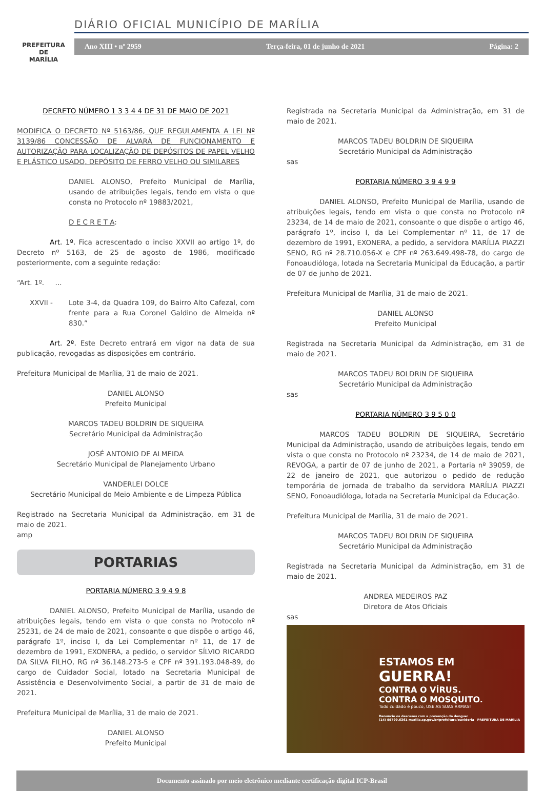PREFEITURA DE
MARÍLIA
DIÁRIO OFICIAL MUNICÍPIO DE MARÍLIA
Ano XIII • nº 2959 Terça-feira, 01 de junho de 2021 Página: 2
DECRETO NÚMERO 1 3 3 4 4 DE 31 DE MAIO DE 2021
MODIFICA O DECRETO Nº 5163/86, QUE REGULAMENTA A LEI Nº 3139/86 CONCESSÃO DE ALVARÁ DE FUNCIONAMENTO E AUTORIZAÇÃO PARA LOCALIZAÇÃO DE DEPÓSITOS DE PAPEL VELHO E PLÁSTICO USADO, DEPÓSITO DE FERRO VELHO OU SIMILARES
DANIEL ALONSO, Prefeito Municipal de Marília, usando de atribuições legais, tendo em vista o que consta no Protocolo nº 19883/2021,
D E C R E T A:
Art. 1º. Fica acrescentado o inciso XXVII ao artigo 1º, do Decreto nº 5163, de 25 de agosto de 1986, modificado posteriormente, com a seguinte redação:
“Art. 1º. ...
XXVII - Lote 3-4, da Quadra 109, do Bairro Alto Cafezal, com frente para a Rua Coronel Galdino de Almeida nº 830.”
Art. 2º. Este Decreto entrará em vigor na data de sua publicação, revogadas as disposições em contrário.
Prefeitura Municipal de Marília, 31 de maio de 2021.
DANIEL ALONSO
Prefeito Municipal
MARCOS TADEU BOLDRIN DE SIQUEIRA
Secretário Municipal da Administração
JOSÉ ANTONIO DE ALMEIDA
Secretário Municipal de Planejamento Urbano
VANDERLEI DOLCE
Secretário Municipal do Meio Ambiente e de Limpeza Pública
Registrado na Secretaria Municipal da Administração, em 31 de maio de 2021.
amp
PORTARIAS
PORTARIA NÚMERO 3 9 4 9 8
DANIEL ALONSO, Prefeito Municipal de Marília, usando de atribuições legais, tendo em vista o que consta no Protocolo nº 25231, de 24 de maio de 2021, consoante o que dispõe o artigo 46, parágrafo 1º, inciso I, da Lei Complementar nº 11, de 17 de dezembro de 1991, EXONERA, a pedido, o servidor SÍLVIO RICARDO DA SILVA FILHO, RG nº 36.148.273-5 e CPF nº 391.193.048-89, do cargo de Cuidador Social, lotado na Secretaria Municipal de Assistência e Desenvolvimento Social, a partir de 31 de maio de 2021.
Prefeitura Municipal de Marília, 31 de maio de 2021.
DANIEL ALONSO
Prefeito Municipal
Registrada na Secretaria Municipal da Administração, em 31 de maio de 2021.
MARCOS TADEU BOLDRIN DE SIQUEIRA
Secretário Municipal da Administração
sas
PORTARIA NÚMERO 3 9 4 9 9
DANIEL ALONSO, Prefeito Municipal de Marília, usando de atribuições legais, tendo em vista o que consta no Protocolo nº 23234, de 14 de maio de 2021, consoante o que dispõe o artigo 46, parágrafo 1º, inciso I, da Lei Complementar nº 11, de 17 de dezembro de 1991, EXONERA, a pedido, a servidora MARÍLIA PIAZZI SENO, RG nº 28.710.056-X e CPF nº 263.649.498-78, do cargo de Fonoaudióloga, lotada na Secretaria Municipal da Educação, a partir de 07 de junho de 2021.
Prefeitura Municipal de Marília, 31 de maio de 2021.
DANIEL ALONSO
Prefeito Municipal
Registrada na Secretaria Municipal da Administração, em 31 de maio de 2021.
MARCOS TADEU BOLDRIN DE SIQUEIRA
Secretário Municipal da Administração
sas
PORTARIA NÚMERO 3 9 5 0 0
MARCOS TADEU BOLDRIN DE SIQUEIRA, Secretário Municipal da Administração, usando de atribuições legais, tendo em vista o que consta no Protocolo nº 23234, de 14 de maio de 2021, REVOGA, a partir de 07 de junho de 2021, a Portaria nº 39059, de 22 de janeiro de 2021, que autorizou o pedido de redução temporária de jornada de trabalho da servidora MARÍLIA PIAZZI SENO, Fonoaudióloga, lotada na Secretaria Municipal da Educação.
Prefeitura Municipal de Marília, 31 de maio de 2021.
MARCOS TADEU BOLDRIN DE SIQUEIRA
Secretário Municipal da Administração
Registrada na Secretaria Municipal da Administração, em 31 de maio de 2021.
ANDREA MEDEIROS PAZ
Diretora de Atos Oficiais
sas
ESTAMOS EM
GUERRA!
CONTRA O VÍRUS.
CONTRA O MOSQUITO.
Todo cuidado é pouco, USE AS SUAS ARMAS!
Denuncie os descasos com a prevenção da dengue:
(14) 99799.6361 marilia.sp.gov.br/prefeitura/ouvidoria PREFEITURA DE MARÍLIA
Documento assinado por meio eletrônico mediante certificação digital ICP-Brasil